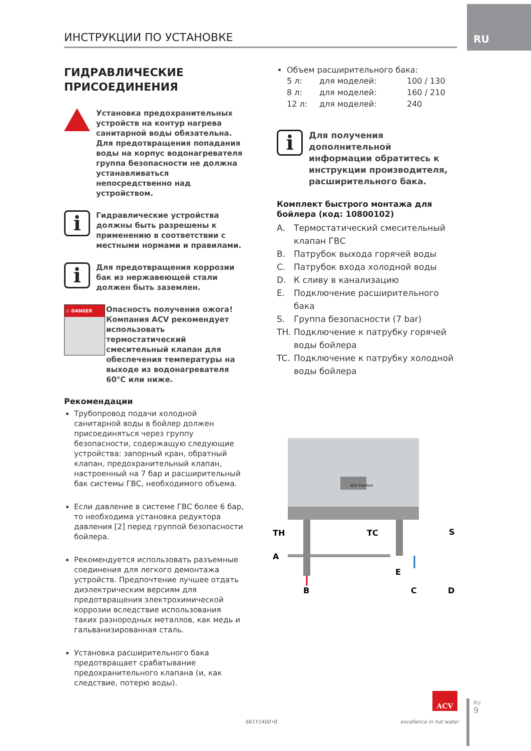RU
ИНСТРУКЦИИ ПО УСТАНОВКЕ
ГИДРАВЛИЧЕСКИЕ
ПРИСОЕДИНЕНИЯ
Установка предохранительных устройств на контур нагрева санитарной воды обязательна. Для предотвращения попадания воды на корпус водонагревателя группа безопасности не должна устанавливаться непосредственно над устройством.
i
Гидравлические устройства должны быть разрешены к применению в соответствии с местными нормами и правилами.
i
Для предотвращения коррозии бак из нержавеющей стали должен быть заземлен.
⚠ DANGER
Опасность получения ожога!
Компания ACV рекомендует использовать термостатический смесительный клапан для обеспечения температуры на выходе из водонагревателя 60°C или ниже.
Рекомендации
Трубопровод подачи холодной санитарной воды в бойлер должен присоединяться через группу безопасности, содержащую следующие устройства: запорный кран, обратный клапан, предохранительный клапан, настроенный на 7 бар и расширительный бак системы ГВС, необходимого объема.
Если давление в системе ГВС более 6 бар, то необходима установка редуктора давления [2] перед группой безопасности бойлера.
Рекомендуется использовать разъемные соединения для легкого демонтажа устройств. Предпочтение лучшее отдать диэлектрическим версиям для предотвращения электрохимической коррозии вследствие использования таких разнородных металлов, как медь и гальванизированная сталь.
Установка расширительного бака предотвращает срабатывание предохранительного клапана (и, как следствие, потерю воды).
Объем расширительного бака:
5 л: для моделей: 100 / 130 8 л: для моделей: 160 / 210 12 л: для моделей: 240
i
Для получения дополнительной информации обратитесь к инструкции производителя, расширительного бака.
Комплект быстрого монтажа для бойлера (код: 10800102)
A. Термостатический смесительный клапан ГВС
B. Патрубок выхода горячей воды
C. Патрубок входа холодной воды
D. К сливу в канализацию
E. Подключение расширительного бака
S. Группа безопасности (7 bar)
TH. Подключение к патрубку горячей воды бойлера
TC. Подключение к патрубку холодной воды бойлера
ACV Comfort
TH
TC
S
A
E
B
C
D
661Y1400•B
ACV
excellence in hot water
RU
9